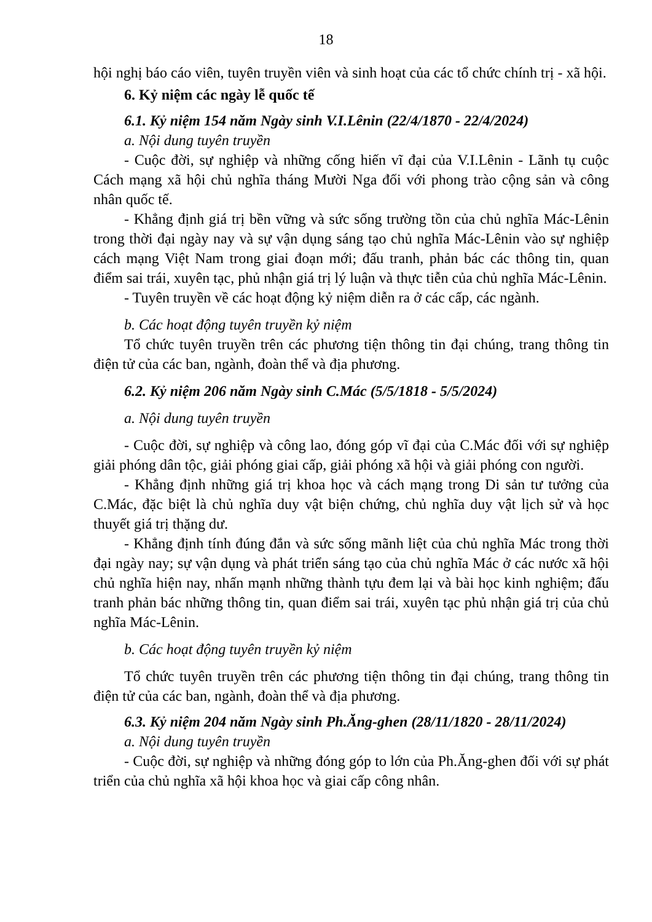18
hội nghị báo cáo viên, tuyên truyền viên và sinh hoạt của các tổ chức chính trị - xã hội.
6. Kỷ niệm các ngày lễ quốc tế
6.1. Kỷ niệm 154 năm Ngày sinh V.I.Lênin (22/4/1870 - 22/4/2024)
a. Nội dung tuyên truyền
- Cuộc đời, sự nghiệp và những cống hiến vĩ đại của V.I.Lênin - Lãnh tụ cuộc Cách mạng xã hội chủ nghĩa tháng Mười Nga đối với phong trào cộng sản và công nhân quốc tế.
- Khẳng định giá trị bền vững và sức sống trường tồn của chủ nghĩa Mác-Lênin trong thời đại ngày nay và sự vận dụng sáng tạo chủ nghĩa Mác-Lênin vào sự nghiệp cách mạng Việt Nam trong giai đoạn mới; đấu tranh, phản bác các thông tin, quan điểm sai trái, xuyên tạc, phủ nhận giá trị lý luận và thực tiễn của chủ nghĩa Mác-Lênin.
- Tuyên truyền về các hoạt động kỷ niệm diễn ra ở các cấp, các ngành.
b. Các hoạt động tuyên truyền kỷ niệm
Tổ chức tuyên truyền trên các phương tiện thông tin đại chúng, trang thông tin điện tử của các ban, ngành, đoàn thể và địa phương.
6.2. Kỷ niệm 206 năm Ngày sinh C.Mác (5/5/1818 - 5/5/2024)
a. Nội dung tuyên truyền
- Cuộc đời, sự nghiệp và công lao, đóng góp vĩ đại của C.Mác đối với sự nghiệp giải phóng dân tộc, giải phóng giai cấp, giải phóng xã hội và giải phóng con người.
- Khẳng định những giá trị khoa học và cách mạng trong Di sản tư tưởng của C.Mác, đặc biệt là chủ nghĩa duy vật biện chứng, chủ nghĩa duy vật lịch sử và học thuyết giá trị thặng dư.
- Khẳng định tính đúng đắn và sức sống mãnh liệt của chủ nghĩa Mác trong thời đại ngày nay; sự vận dụng và phát triển sáng tạo của chủ nghĩa Mác ở các nước xã hội chủ nghĩa hiện nay, nhấn mạnh những thành tựu đem lại và bài học kinh nghiệm; đấu tranh phản bác những thông tin, quan điểm sai trái, xuyên tạc phủ nhận giá trị của chủ nghĩa Mác-Lênin.
b. Các hoạt động tuyên truyền kỷ niệm
Tổ chức tuyên truyền trên các phương tiện thông tin đại chúng, trang thông tin điện tử của các ban, ngành, đoàn thể và địa phương.
6.3. Kỷ niệm 204 năm Ngày sinh Ph.Ăng-ghen (28/11/1820 - 28/11/2024)
a. Nội dung tuyên truyền
- Cuộc đời, sự nghiệp và những đóng góp to lớn của Ph.Ăng-ghen đối với sự phát triển của chủ nghĩa xã hội khoa học và giai cấp công nhân.